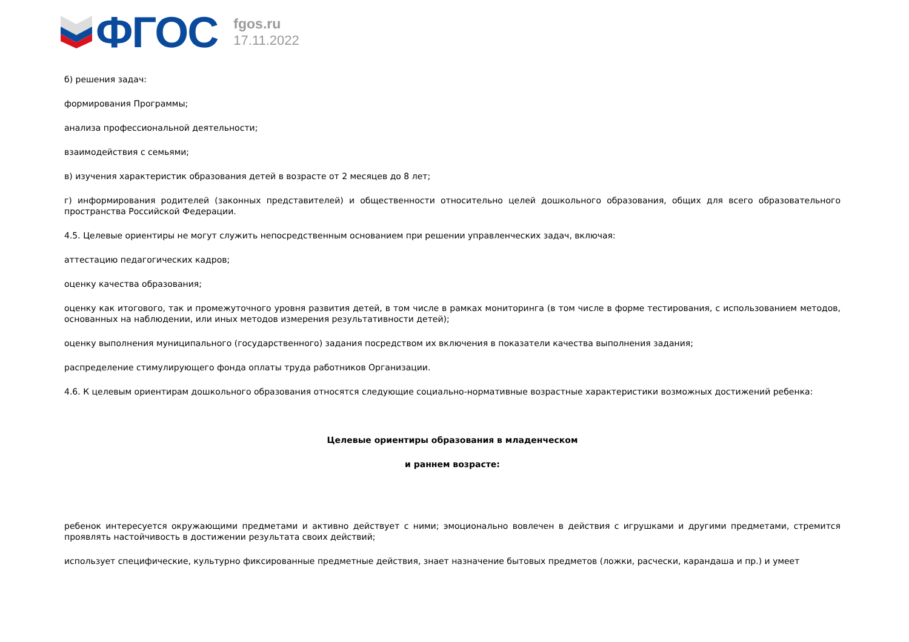ФГОС
fgos.ru
17.11.2022
б) решения задач:
формирования Программы;
анализа профессиональной деятельности;
взаимодействия с семьями;
в) изучения характеристик образования детей в возрасте от 2 месяцев до 8 лет;
г) информирования родителей (законных представителей) и общественности относительно целей дошкольного образования, общих для всего образовательного пространства Российской Федерации.
4.5. Целевые ориентиры не могут служить непосредственным основанием при решении управленческих задач, включая:
аттестацию педагогических кадров;
оценку качества образования;
оценку как итогового, так и промежуточного уровня развития детей, в том числе в рамках мониторинга (в том числе в форме тестирования, с использованием методов, основанных на наблюдении, или иных методов измерения результативности детей);
оценку выполнения муниципального (государственного) задания посредством их включения в показатели качества выполнения задания;
распределение стимулирующего фонда оплаты труда работников Организации.
4.6. К целевым ориентирам дошкольного образования относятся следующие социально-нормативные возрастные характеристики возможных достижений ребенка:
Целевые ориентиры образования в младенческом
и раннем возрасте:
ребенок интересуется окружающими предметами и активно действует с ними; эмоционально вовлечен в действия с игрушками и другими предметами, стремится проявлять настойчивость в достижении результата своих действий;
использует специфические, культурно фиксированные предметные действия, знает назначение бытовых предметов (ложки, расчески, карандаша и пр.) и умеет